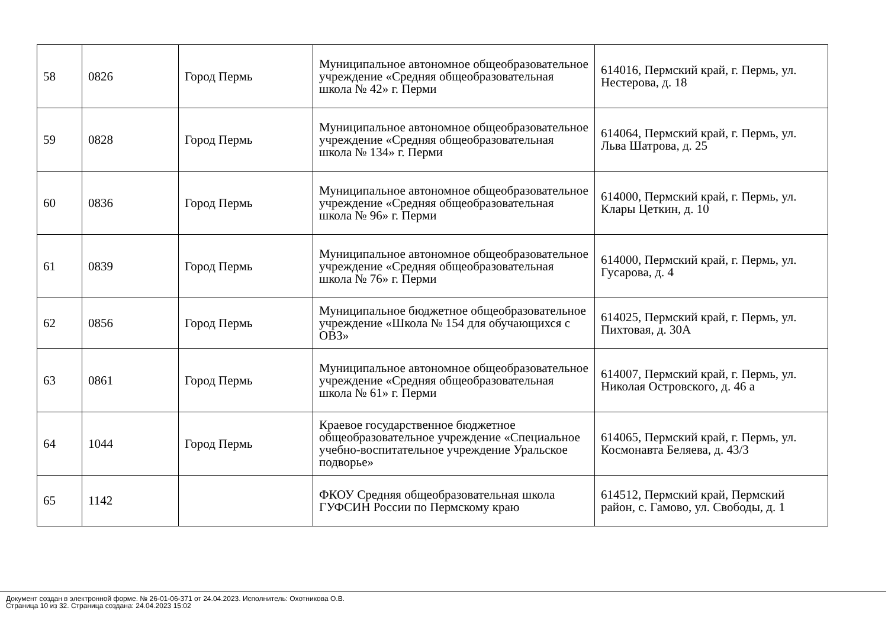| 58 | 0826 | Город Пермь | Муниципальное автономное общеобразовательное учреждение «Средняя общеобразовательная школа № 42» г. Перми | 614016, Пермский край, г. Пермь, ул. Нестерова, д. 18 |
| 59 | 0828 | Город Пермь | Муниципальное автономное общеобразовательное учреждение «Средняя общеобразовательная школа № 134» г. Перми | 614064, Пермский край, г. Пермь, ул. Льва Шатрова, д. 25 |
| 60 | 0836 | Город Пермь | Муниципальное автономное общеобразовательное учреждение «Средняя общеобразовательная школа № 96» г. Перми | 614000, Пермский край, г. Пермь, ул. Клары Цеткин, д. 10 |
| 61 | 0839 | Город Пермь | Муниципальное автономное общеобразовательное учреждение «Средняя общеобразовательная школа № 76» г. Перми | 614000, Пермский край, г. Пермь, ул. Гусарова, д. 4 |
| 62 | 0856 | Город Пермь | Муниципальное бюджетное общеобразовательное учреждение «Школа № 154 для обучающихся с ОВЗ» | 614025, Пермский край, г. Пермь, ул. Пихтовая, д. 30А |
| 63 | 0861 | Город Пермь | Муниципальное автономное общеобразовательное учреждение «Средняя общеобразовательная школа № 61» г. Перми | 614007, Пермский край, г. Пермь, ул. Николая Островского, д. 46 а |
| 64 | 1044 | Город Пермь | Краевое государственное бюджетное общеобразовательное учреждение «Специальное учебно-воспитательное учреждение Уральское подворье» | 614065, Пермский край, г. Пермь, ул. Космонавта Беляева, д. 43/3 |
| 65 | 1142 | | ФКОУ Средняя общеобразовательная школа ГУФСИН России по Пермскому краю | 614512, Пермский край, Пермский район, с. Гамово, ул. Свободы, д. 1 |
Документ создан в электронной форме. № 26-01-06-371 от 24.04.2023. Исполнитель: Охотникова О.В.
Страница 10 из 32. Страница создана: 24.04.2023 15:02